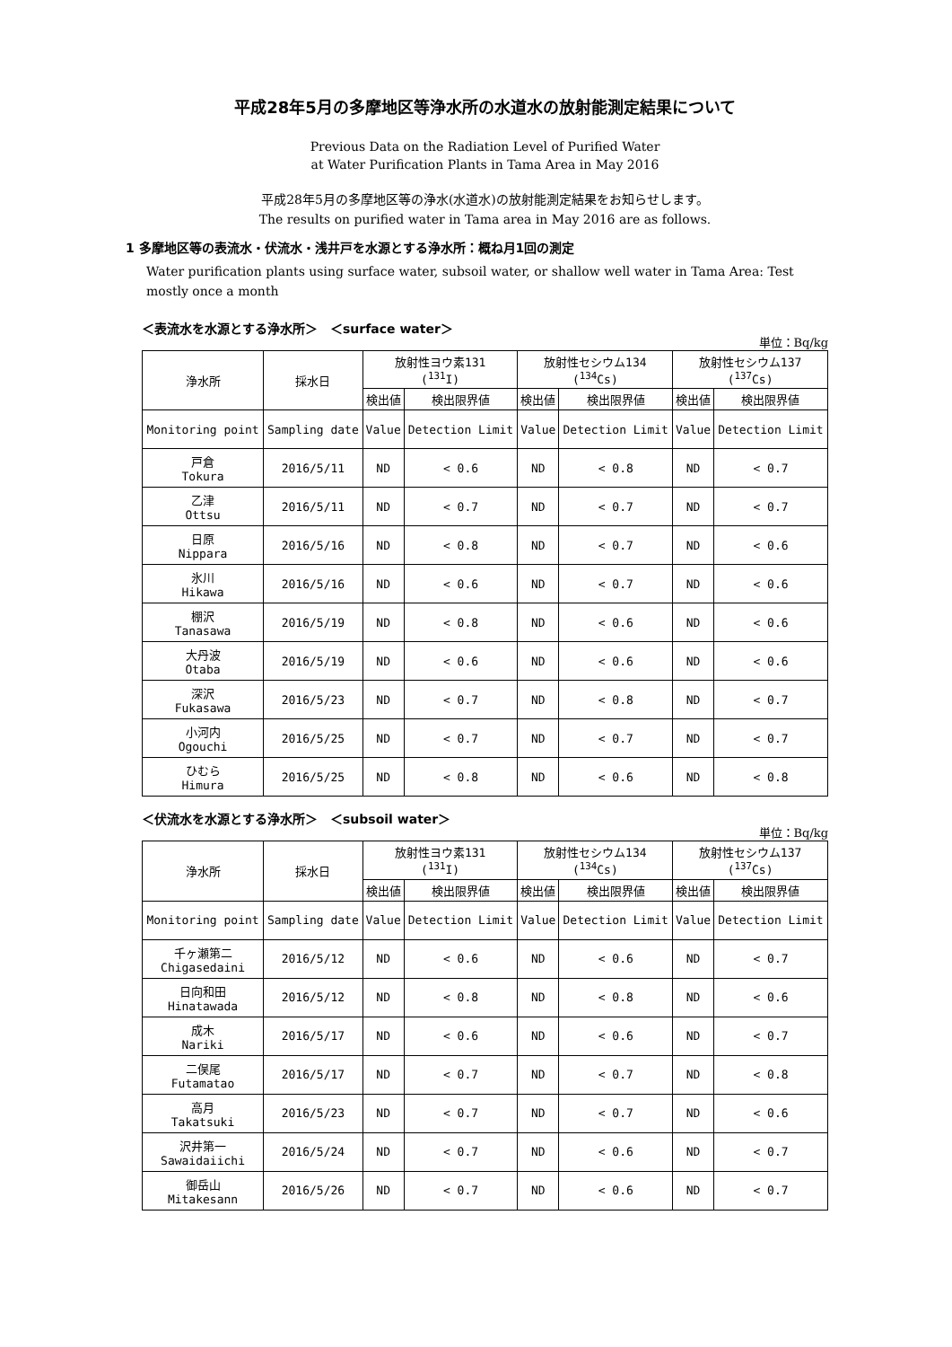平成28年5月の多摩地区等浄水所の水道水の放射能測定結果について
Previous Data on the Radiation Level of Purified Water
at Water Purification Plants in Tama Area in May 2016
平成28年5月の多摩地区等の浄水(水道水)の放射能測定結果をお知らせします。
The results on purified water in Tama area in May 2016 are as follows.
1 多摩地区等の表流水・伏流水・浅井戸を水源とする浄水所：概ね月1回の測定
Water purification plants using surface water, subsoil water, or shallow well water in Tama Area: Test mostly once a month
＜表流水を水源とする浄水所＞　＜surface water＞
単位：Bq/kg
| 浄水所 | 採水日 | 放射性ヨウ素131 (<sup>131</sup>I) | | 放射性セシウム134 (<sup>134</sup>Cs) | | 放射性セシウム137 (<sup>137</sup>Cs) | |
| --- | --- | --- | --- | --- | --- | --- | --- |
| | | 検出値 | 検出限界値 | 検出値 | 検出限界値 | 検出値 | 検出限界値 |
| Monitoring point | Sampling date | Value | Detection Limit | Value | Detection Limit | Value | Detection Limit |
| 戸倉 Tokura | 2016/5/11 | ND | < 0.6 | ND | < 0.8 | ND | < 0.7 |
| 乙津 Ottsu | 2016/5/11 | ND | < 0.7 | ND | < 0.7 | ND | < 0.7 |
| 日原 Nippara | 2016/5/16 | ND | < 0.8 | ND | < 0.7 | ND | < 0.6 |
| 氷川 Hikawa | 2016/5/16 | ND | < 0.6 | ND | < 0.7 | ND | < 0.6 |
| 棚沢 Tanasawa | 2016/5/19 | ND | < 0.8 | ND | < 0.6 | ND | < 0.6 |
| 大丹波 Otaba | 2016/5/19 | ND | < 0.6 | ND | < 0.6 | ND | < 0.6 |
| 深沢 Fukasawa | 2016/5/23 | ND | < 0.7 | ND | < 0.8 | ND | < 0.7 |
| 小河内 Ogouchi | 2016/5/25 | ND | < 0.7 | ND | < 0.7 | ND | < 0.7 |
| ひむら Himura | 2016/5/25 | ND | < 0.8 | ND | < 0.6 | ND | < 0.8 |
＜伏流水を水源とする浄水所＞　＜subsoil water＞
単位：Bq/kg
| 浄水所 | 採水日 | 放射性ヨウ素131 (<sup>131</sup>I) | | 放射性セシウム134 (<sup>134</sup>Cs) | | 放射性セシウム137 (<sup>137</sup>Cs) | |
| --- | --- | --- | --- | --- | --- | --- | --- |
| | | 検出値 | 検出限界値 | 検出値 | 検出限界値 | 検出値 | 検出限界値 |
| Monitoring point | Sampling date | Value | Detection Limit | Value | Detection Limit | Value | Detection Limit |
| 千ヶ瀬第二 Chigasedaini | 2016/5/12 | ND | < 0.6 | ND | < 0.6 | ND | < 0.7 |
| 日向和田 Hinatawada | 2016/5/12 | ND | < 0.8 | ND | < 0.8 | ND | < 0.6 |
| 成木 Nariki | 2016/5/17 | ND | < 0.6 | ND | < 0.6 | ND | < 0.7 |
| 二俣尾 Futamatao | 2016/5/17 | ND | < 0.7 | ND | < 0.7 | ND | < 0.8 |
| 高月 Takatsuki | 2016/5/23 | ND | < 0.7 | ND | < 0.7 | ND | < 0.6 |
| 沢井第一 Sawaidaiichi | 2016/5/24 | ND | < 0.7 | ND | < 0.6 | ND | < 0.7 |
| 御岳山 Mitakesann | 2016/5/26 | ND | < 0.7 | ND | < 0.6 | ND | < 0.7 |